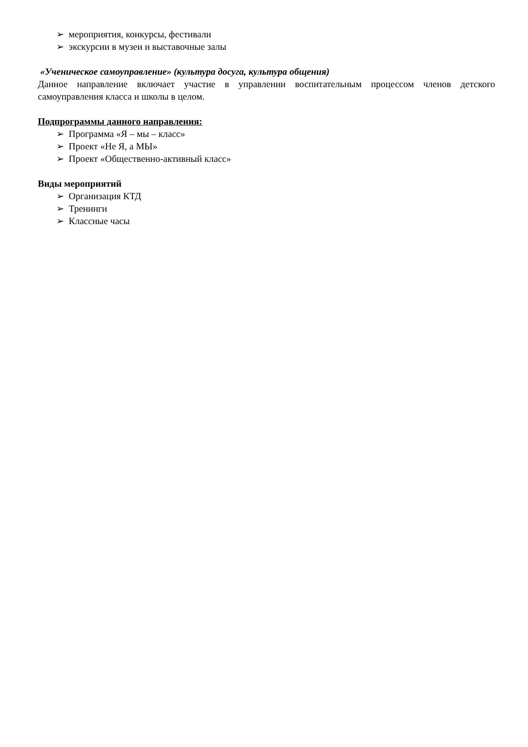➢ мероприятия, конкурсы, фестивали
➢ экскурсии в музеи и выставочные залы
«Ученическое самоуправление» (культура досуга, культура общения)
Данное направление включает участие в управлении воспитательным процессом членов детского самоуправления класса и школы в целом.
Подпрограммы данного направления:
➢ Программа «Я – мы – класс»
➢ Проект «Не Я, а МЫ»
➢ Проект «Общественно-активный класс»
Виды мероприятий
➢ Организация КТД
➢ Тренинги
➢ Классные часы